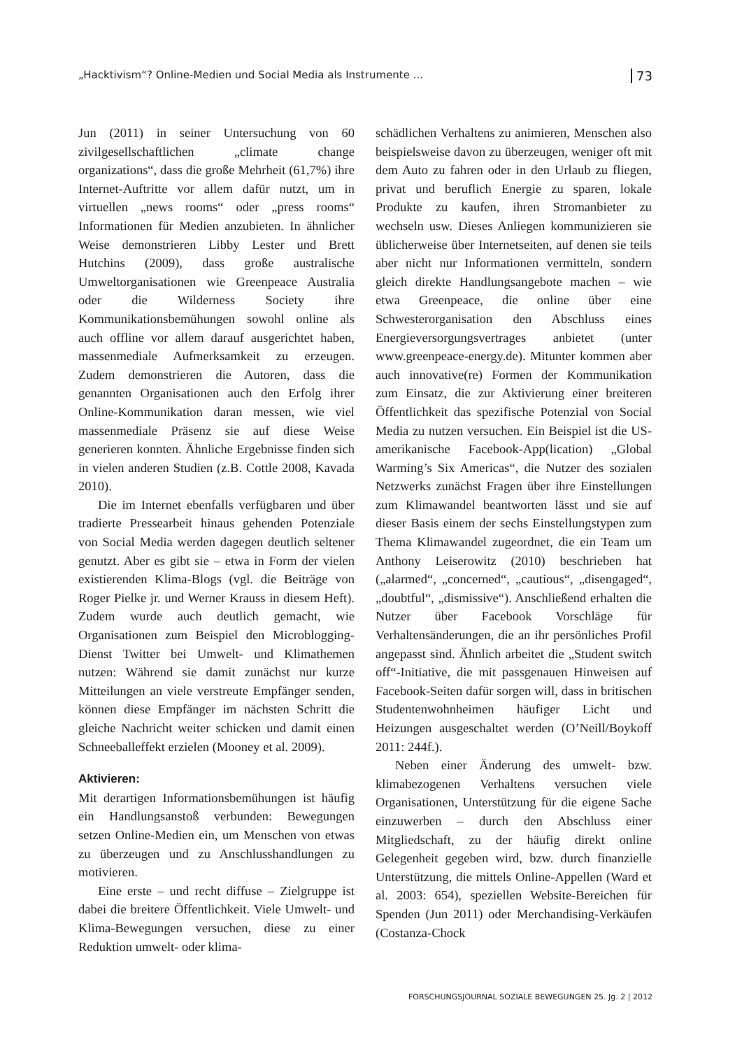„Hacktivism“? Online-Medien und Social Media als Instrumente ... 73
Jun (2011) in seiner Untersuchung von 60 zivilgesellschaftlichen „climate change organizations“, dass die große Mehrheit (61,7%) ihre Internet-Auftritte vor allem dafür nutzt, um in virtuellen „news rooms“ oder „press rooms“ Informationen für Medien anzubieten. In ähnlicher Weise demonstrieren Libby Lester und Brett Hutchins (2009), dass große australische Umweltorganisationen wie Greenpeace Australia oder die Wilderness Society ihre Kommunikationsbemühungen sowohl online als auch offline vor allem darauf ausgerichtet haben, massenmediale Aufmerksamkeit zu erzeugen. Zudem demonstrieren die Autoren, dass die genannten Organisationen auch den Erfolg ihrer Online-Kommunikation daran messen, wie viel massenmediale Präsenz sie auf diese Weise generieren konnten. Ähnliche Ergebnisse finden sich in vielen anderen Studien (z.B. Cottle 2008, Kavada 2010).
Die im Internet ebenfalls verfügbaren und über tradierte Pressearbeit hinaus gehenden Potenziale von Social Media werden dagegen deutlich seltener genutzt. Aber es gibt sie – etwa in Form der vielen existierenden Klima-Blogs (vgl. die Beiträge von Roger Pielke jr. und Werner Krauss in diesem Heft). Zudem wurde auch deutlich gemacht, wie Organisationen zum Beispiel den Microblogging-Dienst Twitter bei Umwelt- und Klimathemen nutzen: Während sie damit zunächst nur kurze Mitteilungen an viele verstreute Empfänger senden, können diese Empfänger im nächsten Schritt die gleiche Nachricht weiter schicken und damit einen Schneeballeffekt erzielen (Mooney et al. 2009).
Aktivieren:
Mit derartigen Informationsbemühungen ist häufig ein Handlungsanstoß verbunden: Bewegungen setzen Online-Medien ein, um Menschen von etwas zu überzeugen und zu Anschlusshandlungen zu motivieren.
Eine erste – und recht diffuse – Zielgruppe ist dabei die breitere Öffentlichkeit. Viele Umwelt- und Klima-Bewegungen versuchen, diese zu einer Reduktion umwelt- oder klima-
schädlichen Verhaltens zu animieren, Menschen also beispielsweise davon zu überzeugen, weniger oft mit dem Auto zu fahren oder in den Urlaub zu fliegen, privat und beruflich Energie zu sparen, lokale Produkte zu kaufen, ihren Stromanbieter zu wechseln usw. Dieses Anliegen kommunizieren sie üblicherweise über Internetseiten, auf denen sie teils aber nicht nur Informationen vermitteln, sondern gleich direkte Handlungsangebote machen – wie etwa Greenpeace, die online über eine Schwesterorganisation den Abschluss eines Energieversorgungsvertrages anbietet (unter www.greenpeace-energy.de). Mitunter kommen aber auch innovative(re) Formen der Kommunikation zum Einsatz, die zur Aktivierung einer breiteren Öffentlichkeit das spezifische Potenzial von Social Media zu nutzen versuchen. Ein Beispiel ist die US-amerikanische Facebook-App(lication) „Global Warming’s Six Americas“, die Nutzer des sozialen Netzwerks zunächst Fragen über ihre Einstellungen zum Klimawandel beantworten lässt und sie auf dieser Basis einem der sechs Einstellungstypen zum Thema Klimawandel zugeordnet, die ein Team um Anthony Leiserowitz (2010) beschrieben hat („alarmed“, „concerned“, „cautious“, „disengaged“, „doubtful“, „dismissive“). Anschließend erhalten die Nutzer über Facebook Vorschläge für Verhaltensänderungen, die an ihr persönliches Profil angepasst sind. Ähnlich arbeitet die „Student switch off“-Initiative, die mit passgenauen Hinweisen auf Facebook-Seiten dafür sorgen will, dass in britischen Studentenwohnheimen häufiger Licht und Heizungen ausgeschaltet werden (O’Neill/Boykoff 2011: 244f.).
Neben einer Änderung des umwelt- bzw. klimabezogenen Verhaltens versuchen viele Organisationen, Unterstützung für die eigene Sache einzuwerben – durch den Abschluss einer Mitgliedschaft, zu der häufig direkt online Gelegenheit gegeben wird, bzw. durch finanzielle Unterstützung, die mittels Online-Appellen (Ward et al. 2003: 654), speziellen Website-Bereichen für Spenden (Jun 2011) oder Merchandising-Verkäufen (Costanza-Chock
FORSCHUNGSJOURNAL SOZIALE BEWEGUNGEN 25. Jg. 2 | 2012